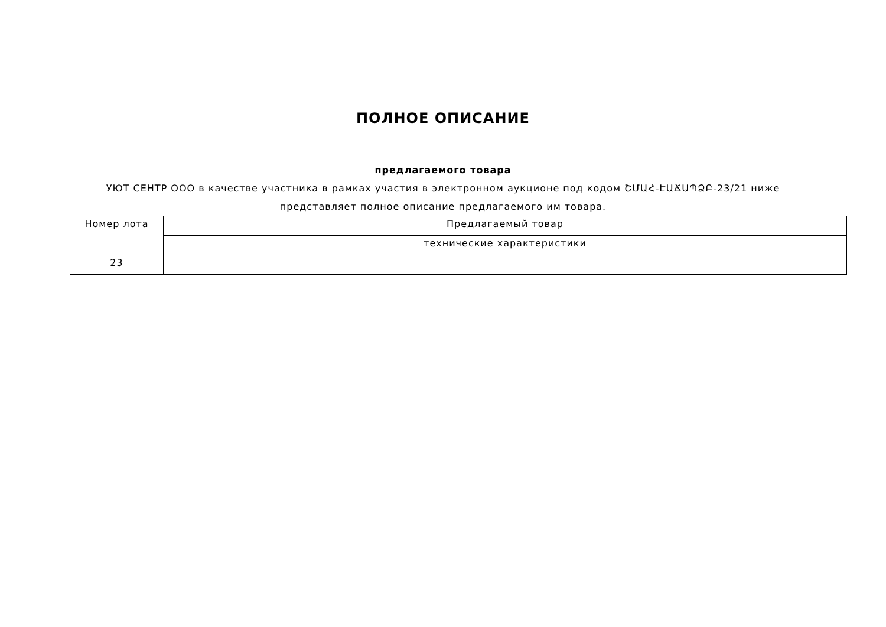ПОЛНОЕ ОПИСАНИЕ
предлагаемого товара
УЮТ СЕНТР ООО в качестве участника в рамках участия в электронном аукционе под кодом ՇՄԱՀ-ԷԱՃԱՊՁԲ-23/21 ниже представляет полное описание предлагаемого им товара.
| Номер лота | Предлагаемый товар |
| | технические характеристики |
| 23 | |